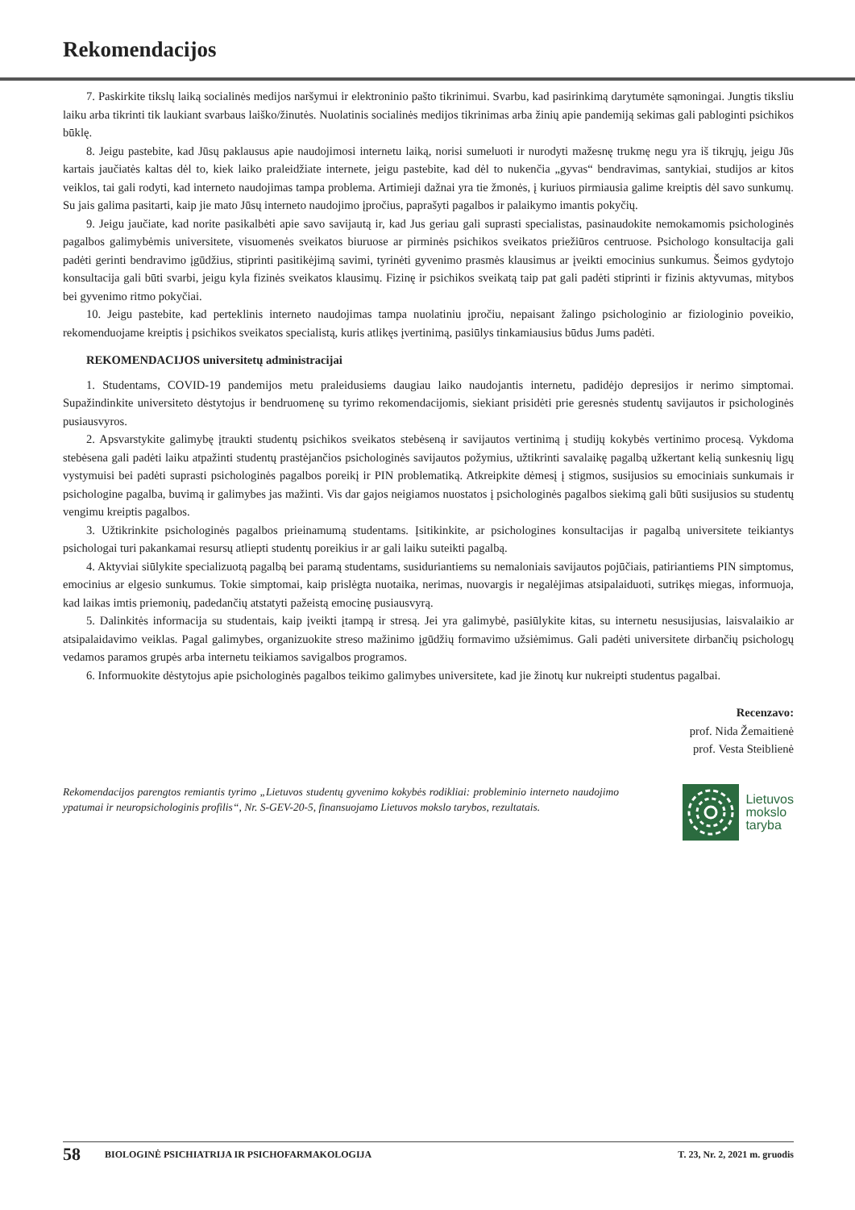Rekomendacijos
7. Paskirkite tikslų laiką socialinės medijos naršymui ir elektroninio pašto tikrinimui. Svarbu, kad pasirinkimą darytumėte sąmoningai. Jungtis tiksliu laiku arba tikrinti tik laukiant svarbaus laiško/žinutės. Nuolatinis socialinės medijos tikrinimas arba žinių apie pandemiją sekimas gali pabloginti psichikos būklę.
8. Jeigu pastebite, kad Jūsų paklausus apie naudojimosi internetu laiką, norisi sumeluoti ir nurodyti mažesnę trukmę negu yra iš tikrųjų, jeigu Jūs kartais jaučiatės kaltas dėl to, kiek laiko praleidžiate internete, jeigu pastebite, kad dėl to nukenčia „gyvas“ bendravimas, santykiai, studijos ar kitos veiklos, tai gali rodyti, kad interneto naudojimas tampa problema. Artimieji dažnai yra tie žmonės, į kuriuos pirmiausia galime kreiptis dėl savo sunkumų. Su jais galima pasitarti, kaip jie mato Jūsų interneto naudojimo įpročius, paprašyti pagalbos ir palaikymo imantis pokyčių.
9. Jeigu jaučiate, kad norite pasikalbėti apie savo savijautą ir, kad Jus geriau gali suprasti specialistas, pasinaudokite nemokamomis psichologinės pagalbos galimybėmis universitete, visuomenės sveikatos biuruose ar pirminės psichikos sveikatos priežiūros centruose. Psichologo konsultacija gali padėti gerinti bendravimo įgūdžius, stiprinti pasitikėjimą savimi, tyrinėti gyvenimo prasmės klausimus ar įveikti emocinius sunkumus. Šeimos gydytojo konsultacija gali būti svarbi, jeigu kyla fizinės sveikatos klausimų. Fizinę ir psichikos sveikatą taip pat gali padėti stiprinti ir fizinis aktyvumas, mitybos bei gyvenimo ritmo pokyčiai.
10. Jeigu pastebite, kad perteklinis interneto naudojimas tampa nuolatiniu įpročiu, nepaisant žalingo psichologinio ar fiziologinio poveikio, rekomenduojame kreiptis į psichikos sveikatos specialistą, kuris atlikęs įvertinimą, pasiūlys tinkamiausius būdus Jums padėti.
REKOMENDACIJOS universitetų administracijai
1. Studentams, COVID-19 pandemijos metu praleidusiems daugiau laiko naudojantis internetu, padidėjo depresijos ir nerimo simptomai. Supažindinkite universiteto dėstytojus ir bendruomenę su tyrimo rekomendacijomis, siekiant prisidėti prie geresnės studentų savijautos ir psichologinės pusiausvyros.
2. Apsvarstykite galimybę įtraukti studentų psichikos sveikatos stebėseną ir savijautos vertinimą į studijų kokybės vertinimo procesą. Vykdoma stebėsena gali padėti laiku atpažinti studentų prastėjančios psichologinės savijautos požymius, užtikrinti savalaikę pagalbą užkertant kelią sunkesnių ligų vystymuisi bei padėti suprasti psichologinės pagalbos poreikį ir PIN problematiką. Atkreipkite dėmesį į stigmos, susijusios su emociniais sunkumais ir psichologine pagalba, buvimą ir galimybes jas mažinti. Vis dar gajos neigiamos nuostatos į psichologinės pagalbos siekimą gali būti susijusios su studentų vengimu kreiptis pagalbos.
3. Užtikrinkite psichologinės pagalbos prieinamumą studentams. Įsitikinkite, ar psichologines konsultacijas ir pagalbą universitete teikiantys psichologai turi pakankamai resursų atliepti studentų poreikius ir ar gali laiku suteikti pagalbą.
4. Aktyviai siūlykite specializuotą pagalbą bei paramą studentams, susiduriantiems su nemaloniais savijautos pojūčiais, patiriantiems PIN simptomus, emocinius ar elgesio sunkumus. Tokie simptomai, kaip prislėgta nuotaika, nerimas, nuovargis ir negalėjimas atsipalaiduoti, sutrikęs miegas, informuoja, kad laikas imtis priemonių, padedančių atstatyti pažeistą emocinę pusiausvyrą.
5. Dalinkitės informacija su studentais, kaip įveikti įtampą ir stresą. Jei yra galimybė, pasiūlykite kitas, su internetu nesusijusias, laisvalaikio ar atsipalaidavimo veiklas. Pagal galimybes, organizuokite streso mažinimo įgūdžių formavimo užsiėmimus. Gali padėti universitete dirbančių psichologų vedamos paramos grupės arba internetu teikiamos savigalbos programos.
6. Informuokite dėstytojus apie psichologinės pagalbos teikimo galimybes universitete, kad jie žinotų kur nukreipti studentus pagalbai.
Recenzavo:
prof. Nida Žemaitienė
prof. Vesta Steiblienė
Rekomendacijos parengtos remiantis tyrimo „Lietuvos studentų gyvenimo kokybės rodikliai: probleminio interneto naudojimo ypatumai ir neuropsichologinis profilis“, Nr. S-GEV-20-5, finansuojamo Lietuvos mokslo tarybos, rezultatais.
Lietuvos
mokslo
taryba
58 BIOLOGINĖ PSICHIATRIJA IR PSICHOFARMAKOLOGIJA T. 23, Nr. 2, 2021 m. gruodis